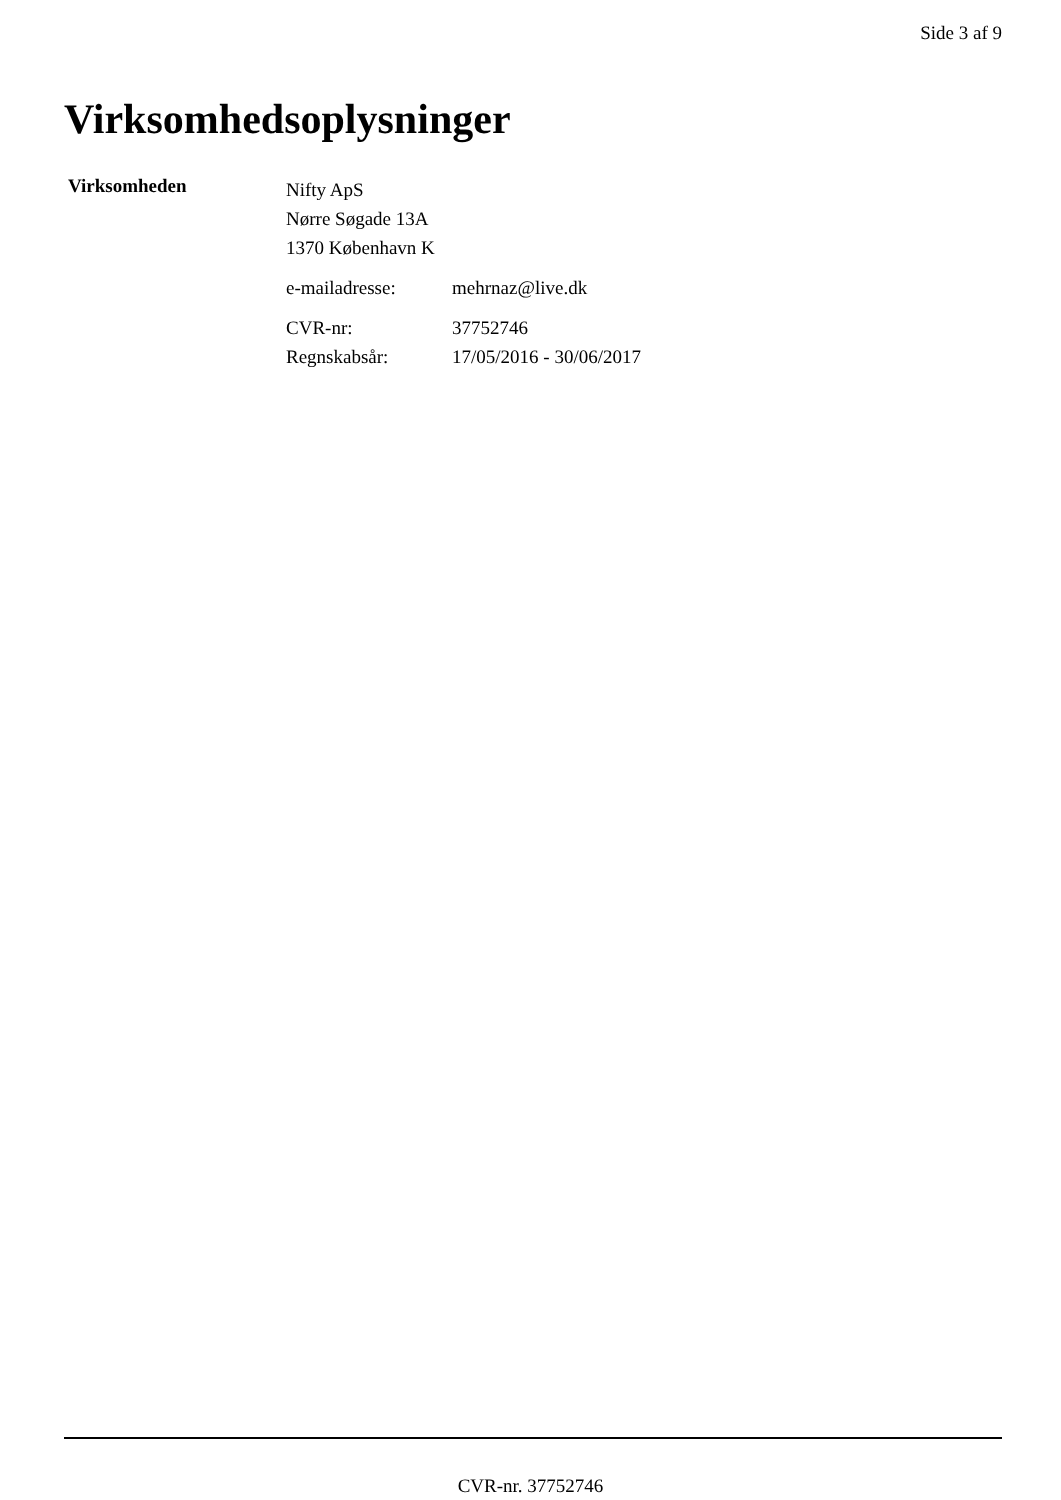Side 3 af 9
Virksomhedsoplysninger
Virksomheden
Nifty ApS
Nørre Søgade 13A
1370 København K
e-mailadresse: mehrnaz@live.dk
CVR-nr: 37752746
Regnskabsår: 17/05/2016 - 30/06/2017
CVR-nr. 37752746